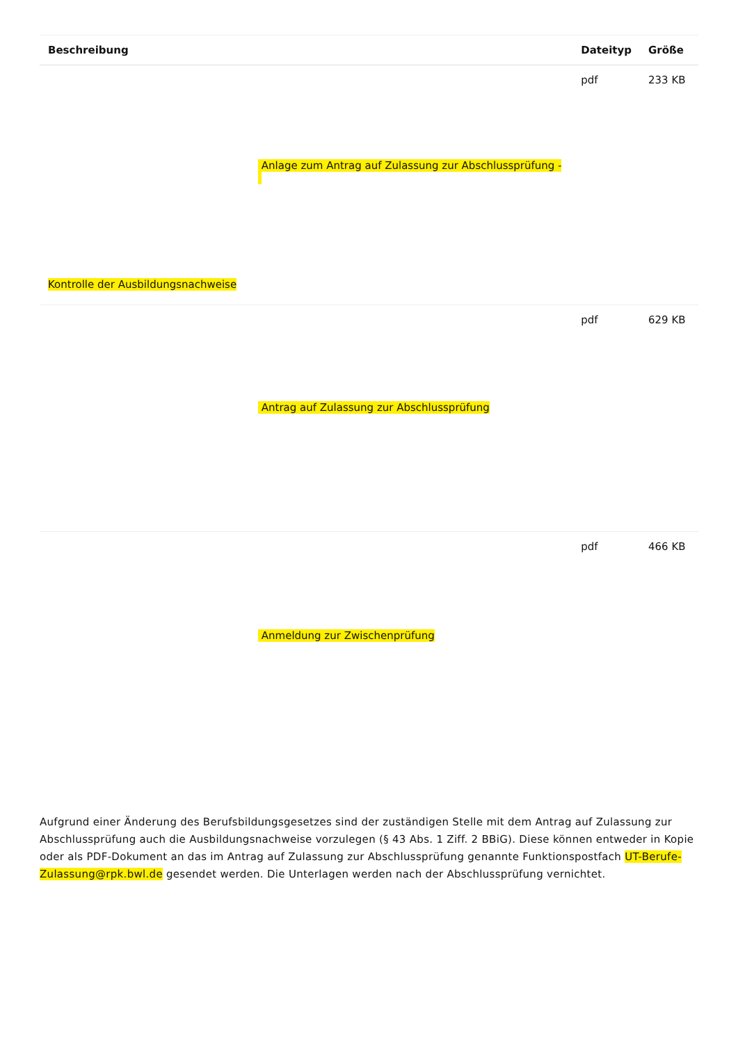| Beschreibung | Dateityp | Größe |
| --- | --- | --- |
| Anlage zum Antrag auf Zulassung zur Abschlussprüfung - Kontrolle der Ausbildungsnachweise | pdf | 233 KB |
| Antrag auf Zulassung zur Abschlussprüfung | pdf | 629 KB |
| Anmeldung zur Zwischenprüfung | pdf | 466 KB |
Aufgrund einer Änderung des Berufsbildungsgesetzes sind der zuständigen Stelle mit dem Antrag auf Zulassung zur Abschlussprüfung auch die Ausbildungsnachweise vorzulegen (§ 43 Abs. 1 Ziff. 2 BBiG). Diese können entweder in Kopie oder als PDF-Dokument an das im Antrag auf Zulassung zur Abschlussprüfung genannte Funktionspostfach UT-Berufe-Zulassung@rpk.bwl.de gesendet werden. Die Unterlagen werden nach der Abschlussprüfung vernichtet.